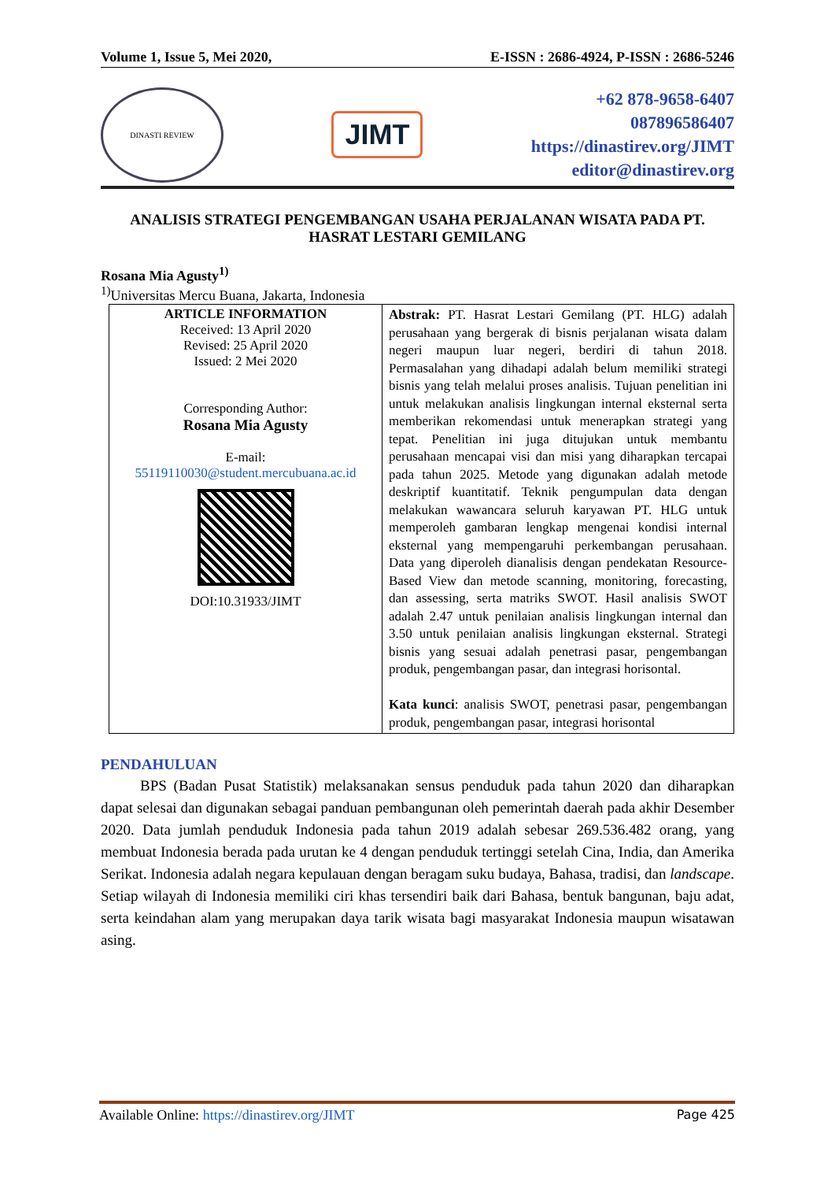Volume 1, Issue 5, Mei 2020, E-ISSN : 2686-4924, P-ISSN : 2686-5246
DINASTI REVIEW
JIMT
+62 878-9658-6407
087896586407
https://dinastirev.org/JIMT
editor@dinastirev.org
ANALISIS STRATEGI PENGEMBANGAN USAHA PERJALANAN WISATA PADA PT. HASRAT LESTARI GEMILANG
Rosana Mia Agusty<sup>1)</sup>
<sup>1)</sup> Universitas Mercu Buana, Jakarta, Indonesia
| ARTICLE INFORMATION Received: 13 April 2020 Revised: 25 April 2020 Issued: 2 Mei 2020 Corresponding Author: Rosana Mia Agusty E-mail: 55119110030@student.mercubuana.ac.id DOI:10.31933/JIMT | Abstrak: PT. Hasrat Lestari Gemilang (PT. HLG) adalah perusahaan yang bergerak di bisnis perjalanan wisata dalam negeri maupun luar negeri, berdiri di tahun 2018. Permasalahan yang dihadapi adalah belum memiliki strategi bisnis yang telah melalui proses analisis. Tujuan penelitian ini untuk melakukan analisis lingkungan internal eksternal serta memberikan rekomendasi untuk menerapkan strategi yang tepat. Penelitian ini juga ditujukan untuk membantu perusahaan mencapai visi dan misi yang diharapkan tercapai pada tahun 2025. Metode yang digunakan adalah metode deskriptif kuantitatif. Teknik pengumpulan data dengan melakukan wawancara seluruh karyawan PT. HLG untuk memperoleh gambaran lengkap mengenai kondisi internal eksternal yang mempengaruhi perkembangan perusahaan. Data yang diperoleh dianalisis dengan pendekatan Resource-Based View dan metode scanning, monitoring, forecasting, dan assessing, serta matriks SWOT. Hasil analisis SWOT adalah 2.47 untuk penilaian analisis lingkungan internal dan 3.50 untuk penilaian analisis lingkungan eksternal. Strategi bisnis yang sesuai adalah penetrasi pasar, pengembangan produk, pengembangan pasar, dan integrasi horisontal. Kata kunci : analisis SWOT, penetrasi pasar, pengembangan produk, pengembangan pasar, integrasi horisontal |
PENDAHULUAN
BPS (Badan Pusat Statistik) melaksanakan sensus penduduk pada tahun 2020 dan diharapkan dapat selesai dan digunakan sebagai panduan pembangunan oleh pemerintah daerah pada akhir Desember 2020. Data jumlah penduduk Indonesia pada tahun 2019 adalah sebesar 269.536.482 orang, yang membuat Indonesia berada pada urutan ke 4 dengan penduduk tertinggi setelah Cina, India, dan Amerika Serikat. Indonesia adalah negara kepulauan dengan beragam suku budaya, Bahasa, tradisi, dan landscape. Setiap wilayah di Indonesia memiliki ciri khas tersendiri baik dari Bahasa, bentuk bangunan, baju adat, serta keindahan alam yang merupakan daya tarik wisata bagi masyarakat Indonesia maupun wisatawan asing.
Available Online: https://dinastirev.org/JIMT Page 425